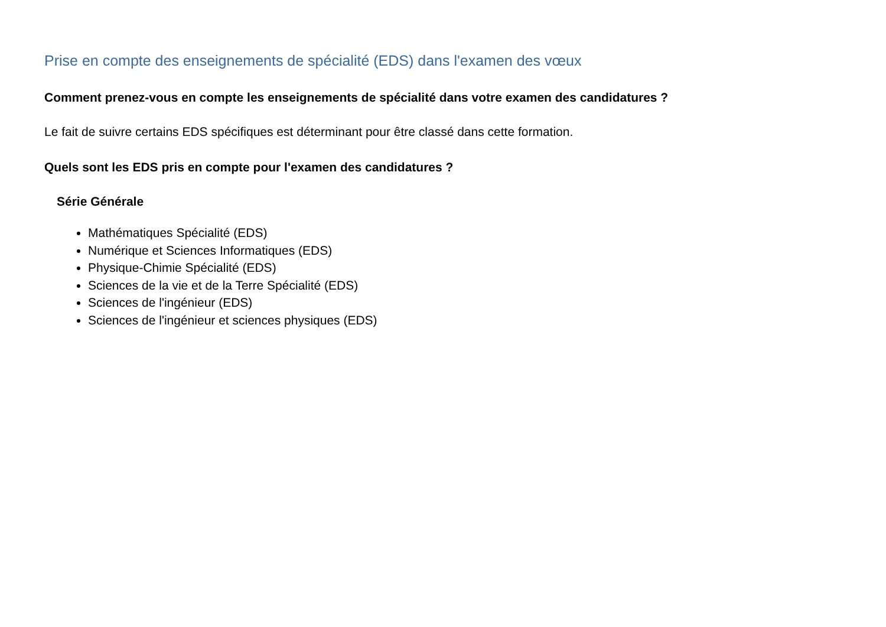Prise en compte des enseignements de spécialité (EDS) dans l'examen des vœux
Comment prenez-vous en compte les enseignements de spécialité dans votre examen des candidatures ?
Le fait de suivre certains EDS spécifiques est déterminant pour être classé dans cette formation.
Quels sont les EDS pris en compte pour l'examen des candidatures ?
Série Générale
Mathématiques Spécialité (EDS)
Numérique et Sciences Informatiques (EDS)
Physique-Chimie Spécialité (EDS)
Sciences de la vie et de la Terre Spécialité (EDS)
Sciences de l'ingénieur (EDS)
Sciences de l'ingénieur et sciences physiques (EDS)